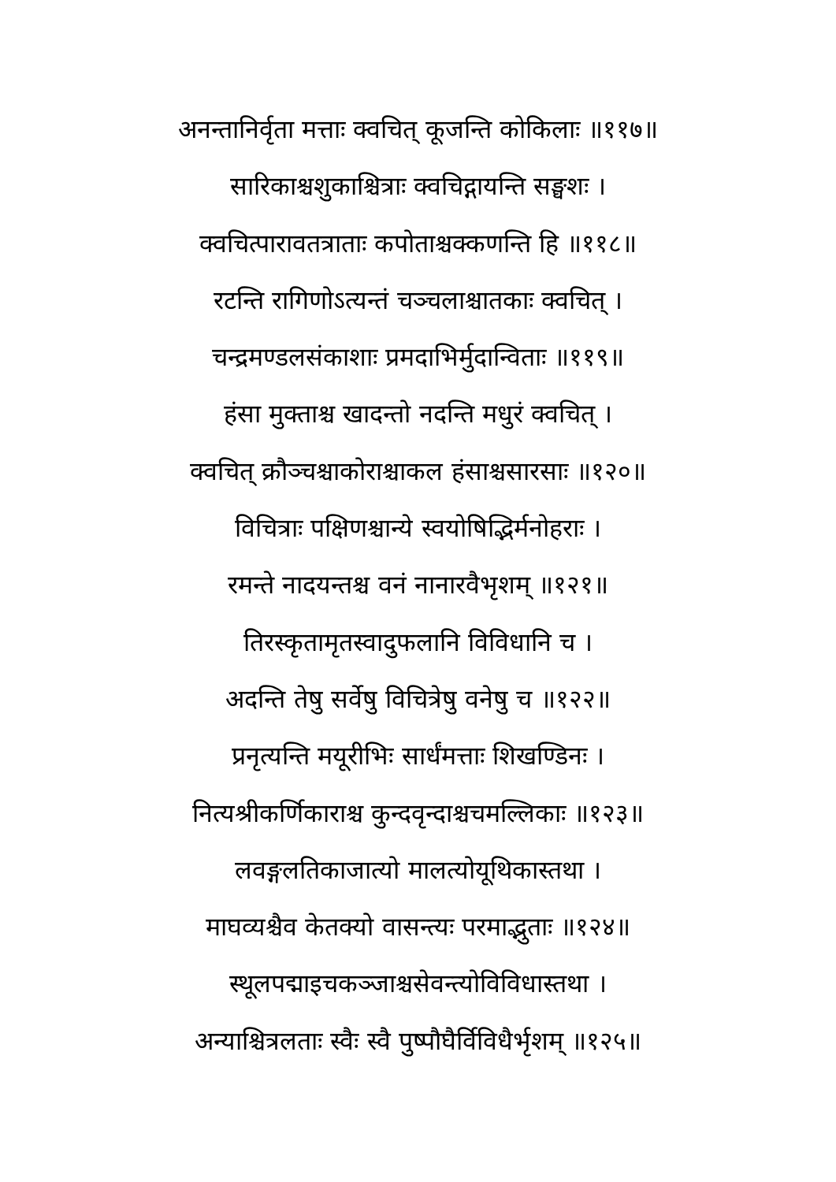अनन्तानिर्वृता मत्ताः क्वचित् कूजन्ति कोकिलाः ॥११७॥
सारिकाश्चशुकाश्चित्राः क्वचिद्गायन्ति सङ्घशः ।
क्वचित्पारावतत्राताः कपोताश्चक्कणन्ति हि ॥११८॥
रटन्ति रागिणोऽत्यन्तं चञ्चलाश्चातकाः क्वचित् ।
चन्द्रमण्डलसंकाशाः प्रमदाभिर्मुदान्विताः ॥११९॥
हंसा मुक्ताश्च खादन्तो नदन्ति मधुरं क्वचित् ।
क्वचित् क्रौञ्चश्चाकोराश्चाकल हंसाश्चसारसाः ॥१२०॥
विचित्राः पक्षिणश्चान्ये स्वयोषिद्भिर्मनोहराः ।
रमन्ते नादयन्तश्च वनं नानारवैभृशम् ॥१२१॥
तिरस्कृतामृतस्वादुफलानि विविधानि च ।
अदन्ति तेषु सर्वेषु विचित्रेषु वनेषु च ॥१२२॥
प्रनृत्यन्ति मयूरीभिः सार्धंमत्ताः शिखण्डिनः ।
नित्यश्रीकर्णिकाराश्च कुन्दवृन्दाश्चचमल्लिकाः ॥१२३॥
लवङ्गलतिकाजात्यो मालत्योयूथिकास्तथा ।
माघव्यश्चैव केतक्यो वासन्त्यः परमाद्भुताः ॥१२४॥
स्थूलपद्माइचकञ्जाश्चसेवन्त्योविविधास्तथा ।
अन्याश्चित्रलताः स्वैः स्वै पुष्पौघैर्विविधैर्भृशम् ॥१२५॥